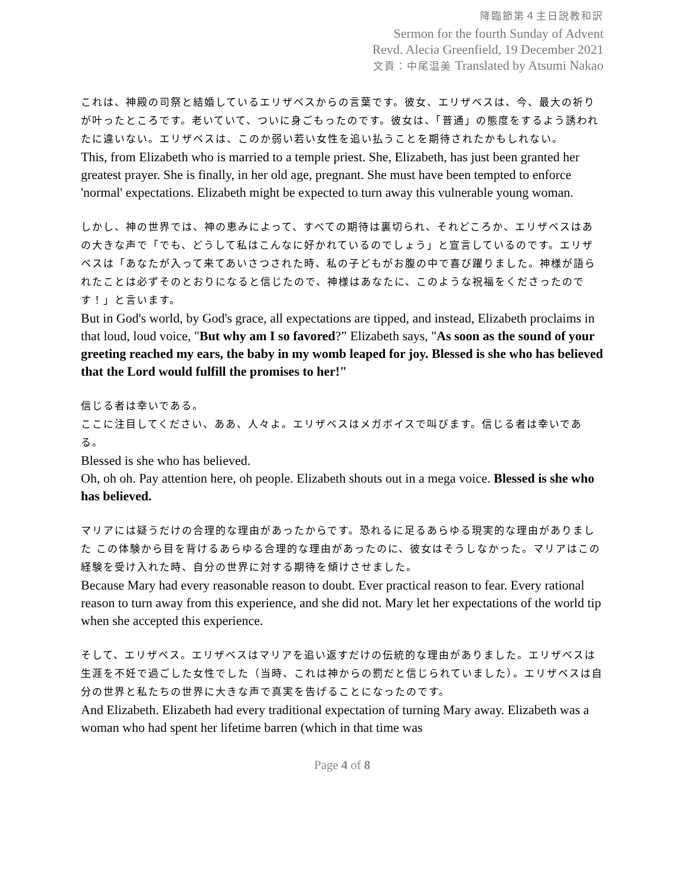降臨節第４主日説教和訳
Sermon for the fourth Sunday of Advent
Revd. Alecia Greenfield, 19 December 2021
文責：中尾温美 Translated by Atsumi Nakao
これは、神殿の司祭と結婚しているエリザベスからの言葉です。彼女、エリザベスは、今、最大の祈りが叶ったところです。老いていて、ついに身ごもったのです。彼女は、「普通」の態度をするよう誘われたに違いない。エリザベスは、このか弱い若い女性を追い払うことを期待されたかもしれない。
This, from Elizabeth who is married to a temple priest. She, Elizabeth, has just been granted her greatest prayer. She is finally, in her old age, pregnant. She must have been tempted to enforce 'normal' expectations. Elizabeth might be expected to turn away this vulnerable young woman.
しかし、神の世界では、神の恵みによって、すべての期待は裏切られ、それどころか、エリザベスはあの大きな声で「でも、どうして私はこんなに好かれているのでしょう」と宣言しているのです。エリザベスは「あなたが入って来てあいさつされた時、私の子どもがお腹の中で喜び躍りました。神様が語られたことは必ずそのとおりになると信じたので、神様はあなたに、このような祝福をくださったのです！」と言います。
But in God's world, by God's grace, all expectations are tipped, and instead, Elizabeth proclaims in that loud, loud voice, "But why am I so favored?” Elizabeth says, "As soon as the sound of your greeting reached my ears, the baby in my womb leaped for joy. Blessed is she who has believed that the Lord would fulfill the promises to her!"
信じる者は幸いである。
ここに注目してください、ああ、人々よ。エリザベスはメガボイスで叫びます。信じる者は幸いである。
Blessed is she who has believed.
Oh, oh oh. Pay attention here, oh people. Elizabeth shouts out in a mega voice. Blessed is she who has believed.
マリアには疑うだけの合理的な理由があったからです。恐れるに足るあらゆる現実的な理由がありました この体験から目を背けるあらゆる合理的な理由があったのに、彼女はそうしなかった。マリアはこの経験を受け入れた時、自分の世界に対する期待を傾けさせました。
Because Mary had every reasonable reason to doubt. Ever practical reason to fear. Every rational reason to turn away from this experience, and she did not. Mary let her expectations of the world tip when she accepted this experience.
そして、エリザベス。エリザベスはマリアを追い返すだけの伝統的な理由がありました。エリザベスは生涯を不妊で過ごした女性でした（当時、これは神からの罰だと信じられていました）。エリザベスは自分の世界と私たちの世界に大きな声で真実を告げることになったのです。
And Elizabeth. Elizabeth had every traditional expectation of turning Mary away. Elizabeth was a woman who had spent her lifetime barren (which in that time was
Page 4 of 8